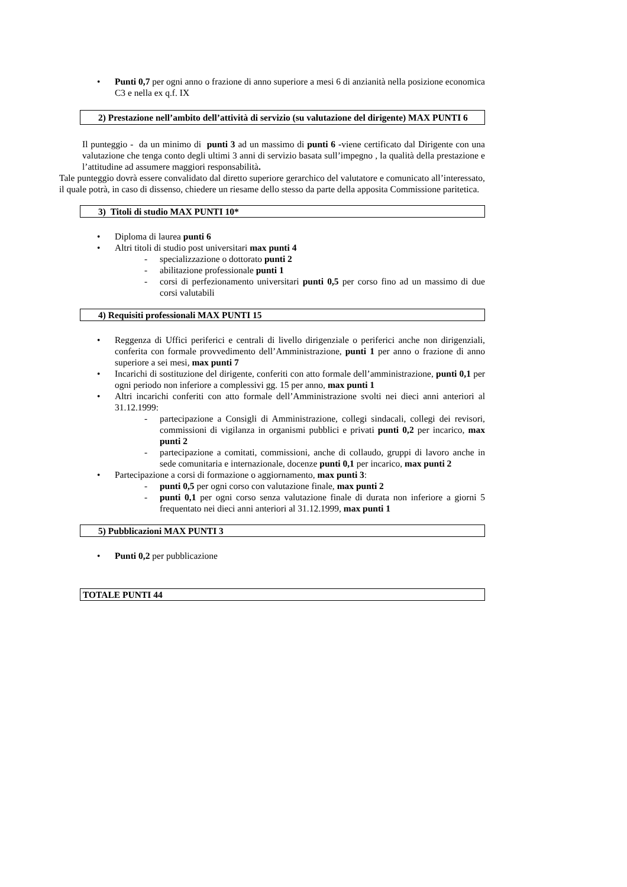• Punti 0,7 per ogni anno o frazione di anno superiore a mesi 6 di anzianità nella posizione economica C3 e nella ex q.f. IX
2) Prestazione nell’ambito dell’attività di servizio (su valutazione del dirigente) MAX PUNTI 6
Il punteggio - da un minimo di punti 3 ad un massimo di punti 6 -viene certificato dal Dirigente con una valutazione che tenga conto degli ultimi 3 anni di servizio basata sull’impegno , la qualità della prestazione e l’attitudine ad assumere maggiori responsabilità.
Tale punteggio dovrà essere convalidato dal diretto superiore gerarchico del valutatore e comunicato all’interessato, il quale potrà, in caso di dissenso, chiedere un riesame dello stesso da parte della apposita Commissione paritetica.
3) Titoli di studio MAX PUNTI 10*
• Diploma di laurea punti 6
• Altri titoli di studio post universitari max punti 4
- specializzazione o dottorato punti 2
- abilitazione professionale punti 1
- corsi di perfezionamento universitari punti 0,5 per corso fino ad un massimo di due corsi valutabili
4) Requisiti professionali MAX PUNTI 15
• Reggenza di Uffici periferici e centrali di livello dirigenziale o periferici anche non dirigenziali, conferita con formale provvedimento dell’Amministrazione, punti 1 per anno o frazione di anno superiore a sei mesi, max punti 7
• Incarichi di sostituzione del dirigente, conferiti con atto formale dell’amministrazione, punti 0,1 per ogni periodo non inferiore a complessivi gg. 15 per anno, max punti 1
• Altri incarichi conferiti con atto formale dell’Amministrazione svolti nei dieci anni anteriori al 31.12.1999:
- partecipazione a Consigli di Amministrazione, collegi sindacali, collegi dei revisori, commissioni di vigilanza in organismi pubblici e privati punti 0,2 per incarico, max punti 2
- partecipazione a comitati, commissioni, anche di collaudo, gruppi di lavoro anche in sede comunitaria e internazionale, docenze punti 0,1 per incarico, max punti 2
• Partecipazione a corsi di formazione o aggiornamento, max punti 3:
- punti 0,5 per ogni corso con valutazione finale, max punti 2
- punti 0,1 per ogni corso senza valutazione finale di durata non inferiore a giorni 5 frequentato nei dieci anni anteriori al 31.12.1999, max punti 1
5) Pubblicazioni MAX PUNTI 3
• Punti 0,2 per pubblicazione
TOTALE PUNTI 44